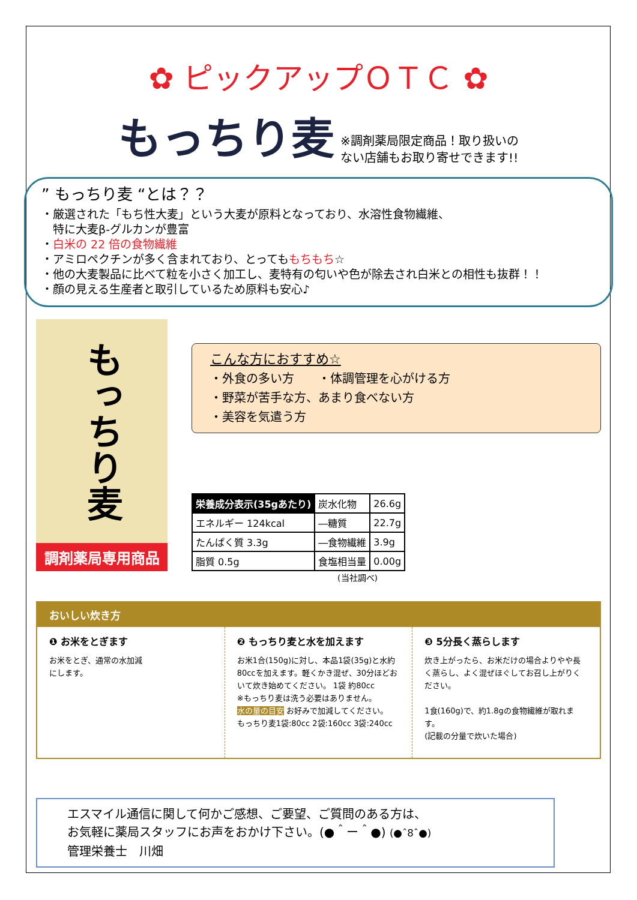✿ ピックアップＯＴＣ ✿
もっちり麦 ※調剤薬局限定商品！取り扱いの
ない店舗もお取り寄せできます!!
” もっちり麦 “とは？？
・厳選された「もち性大麦」という大麦が原料となっており、水溶性食物繊維、
　特に大麦β-グルカンが豊富
・白米の 22 倍の食物繊維
・アミロペクチンが多く含まれており、とってももちもち☆
・他の大麦製品に比べて粒を小さく加工し、麦特有の匂いや色が除去され白米との相性も抜群！！
・顔の見える生産者と取引しているため原料も安心♪
もっちり麦
調剤薬局専用商品
こんな方におすすめ☆
・外食の多い方　　・体調管理を心がける方
・野菜が苦手な方、あまり食べない方
・美容を気遣う方
| 栄養成分表示(35gあたり) | 炭水化物 | 26.6g |
| エネルギー 124kcal | ―糖質 | 22.7g |
| たんぱく質 3.3g | ―食物繊維 | 3.9g |
| 脂質 0.5g | 食塩相当量 | 0.00g |
(当社調べ)
おいしい炊き方
❶ お米をとぎます
お米をとぎ、通常の水加減
にします。
❷ もっちり麦と水を加えます
お米1合(150g)に対し、本品1袋(35g)と水約80ccを加えます。軽くかき混ぜ、30分ほどおいて炊き始めてください。 1袋 約80cc
※もっちり麦は洗う必要はありません。
水の量の目安 お好みで加減してください。
もっちり麦1袋:80cc 2袋:160cc 3袋:240cc
❸ 5分長く蒸らします
炊き上がったら、お米だけの場合よりやや長く蒸らし、よく混ぜほぐしてお召し上がりください。
1食(160g)で、約1.8gの食物繊維が取れます。
(記載の分量で炊いた場合)
エスマイル通信に関して何かご感想、ご要望、ご質問のある方は、
お気軽に薬局スタッフにお声をおかけ下さい。(●＾ー＾●) (●ˆ8ˆ●)
管理栄養士　川畑